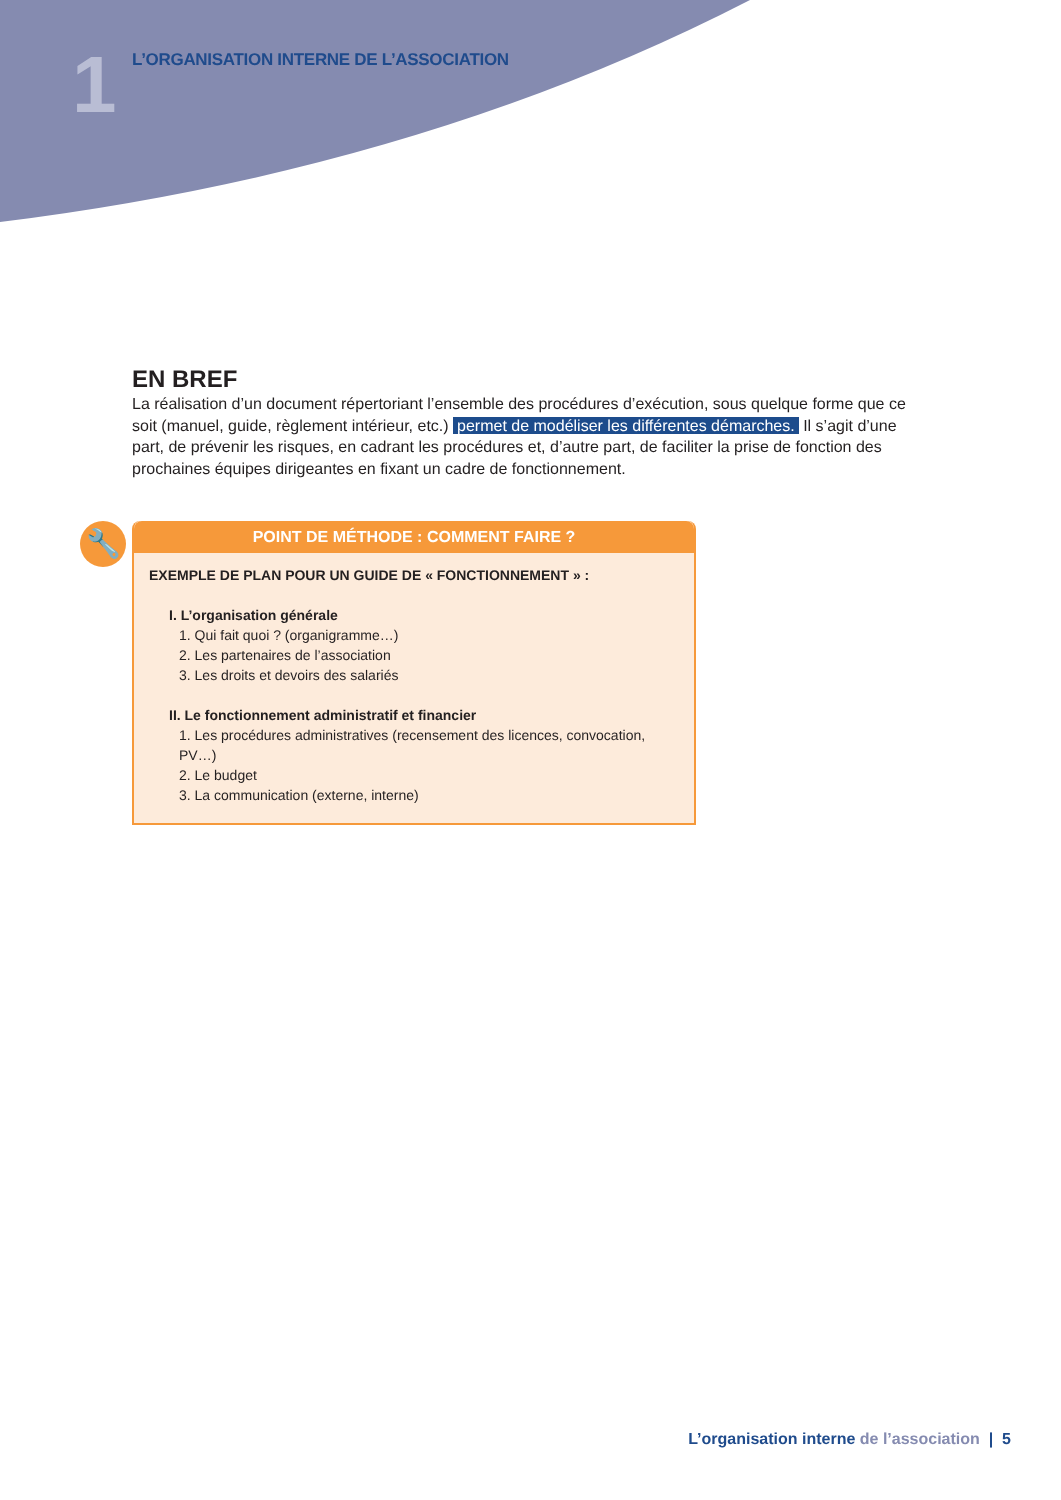1
L’ORGANISATION INTERNE DE L’ASSOCIATION
EN BREF
La réalisation d’un document répertoriant l’ensemble des procédures d’exécution, sous quelque forme que ce soit (manuel, guide, règlement intérieur, etc.) permet de modéliser les différentes démarches. Il s’agit d’une part, de prévenir les risques, en cadrant les procédures et, d’autre part, de faciliter la prise de fonction des prochaines équipes dirigeantes en fixant un cadre de fonctionnement.
🔧
POINT DE MÉTHODE : COMMENT FAIRE ?
EXEMPLE DE PLAN POUR UN GUIDE DE « FONCTIONNEMENT » :
I. L’organisation générale
1. Qui fait quoi ? (organigramme…)
2. Les partenaires de l’association
3. Les droits et devoirs des salariés
II. Le fonctionnement administratif et financier
1. Les procédures administratives (recensement des licences, convocation, PV…)
2. Le budget
3. La communication (externe, interne)
L’organisation interne de l’association | 5